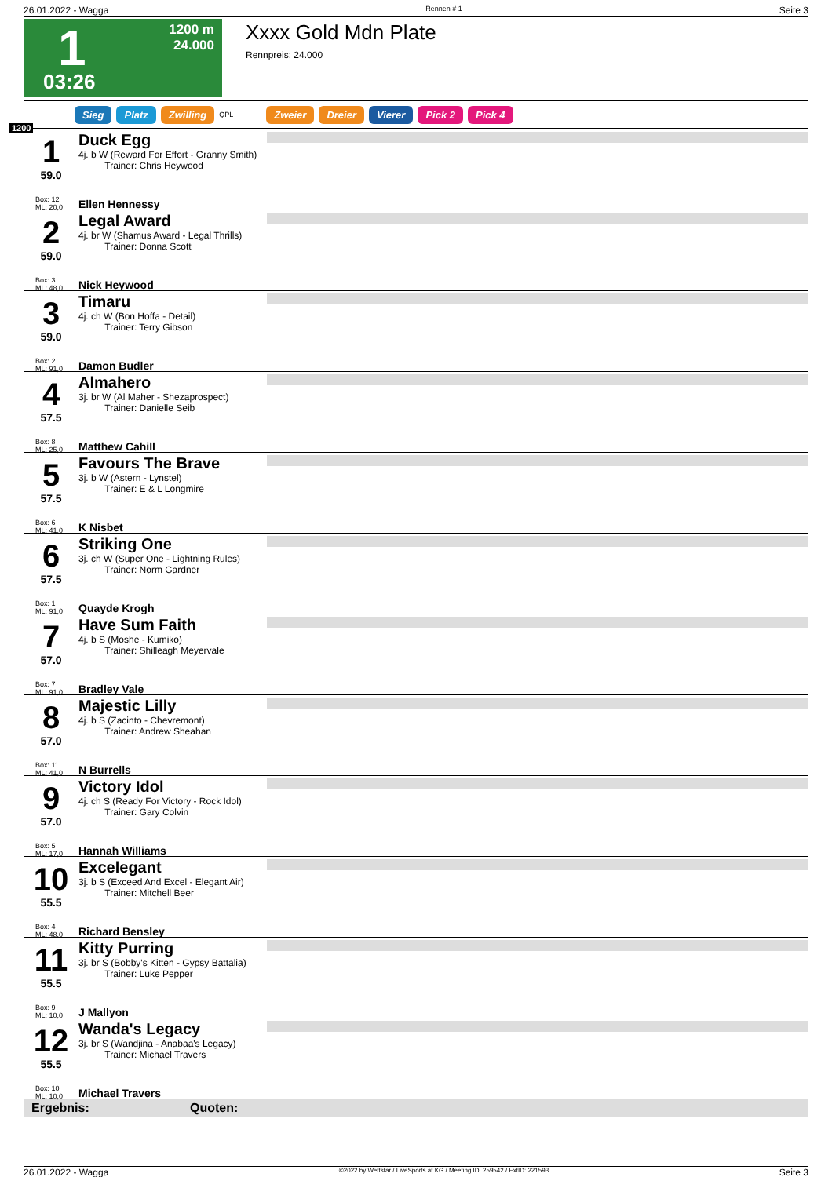26.01.2022 - Wagga Rennen # 1 Seite 3
1
1200 m
24.000
03:26
Xxxx Gold Mdn Plate
Rennpreis: 24.000
Sieg Platz Zwilling QPL Zweier Dreier Vierer Pick 2 Pick 4
1200
1
59.0
Box: 12
ML: 20,0
Duck Egg
4j. b W (Reward For Effort - Granny Smith)
Trainer: Chris Heywood
Ellen Hennessy
2
59.0
Box: 3
ML: 48,0
Legal Award
4j. br W (Shamus Award - Legal Thrills)
Trainer: Donna Scott
Nick Heywood
3
59.0
Box: 2
ML: 91,0
Timaru
4j. ch W (Bon Hoffa - Detail)
Trainer: Terry Gibson
Damon Budler
4
57.5
Box: 8
ML: 25,0
Almahero
3j. br W (Al Maher - Shezaprospect)
Trainer: Danielle Seib
Matthew Cahill
5
57.5
Box: 6
ML: 41,0
Favours The Brave
3j. b W (Astern - Lynstel)
Trainer: E & L Longmire
K Nisbet
6
57.5
Box: 1
ML: 91,0
Striking One
3j. ch W (Super One - Lightning Rules)
Trainer: Norm Gardner
Quayde Krogh
7
57.0
Box: 7
ML: 91,0
Have Sum Faith
4j. b S (Moshe - Kumiko)
Trainer: Shilleagh Meyervale
Bradley Vale
8
57.0
Box: 11
ML: 41,0
Majestic Lilly
4j. b S (Zacinto - Chevremont)
Trainer: Andrew Sheahan
N Burrells
9
57.0
Box: 5
ML: 17,0
Victory Idol
4j. ch S (Ready For Victory - Rock Idol)
Trainer: Gary Colvin
Hannah Williams
10
55.5
Box: 4
ML: 48,0
Excelegant
3j. b S (Exceed And Excel - Elegant Air)
Trainer: Mitchell Beer
Richard Bensley
11
55.5
Box: 9
ML: 10,0
Kitty Purring
3j. br S (Bobby's Kitten - Gypsy Battalia)
Trainer: Luke Pepper
J Mallyon
12
55.5
Box: 10
ML: 10,0
Wanda's Legacy
3j. br S (Wandjina - Anabaa's Legacy)
Trainer: Michael Travers
Michael Travers
Ergebnis: Quoten:
26.01.2022 - Wagga ©2022 by Wettstar / LiveSports.at KG / Meeting ID: 259542 / ExtID: 221593 Seite 3